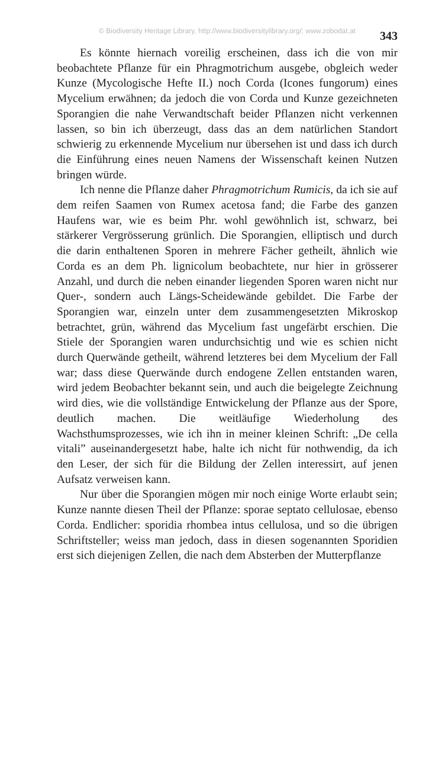© Biodiversity Heritage Library, http://www.biodiversitylibrary.org/; www.zobodat.at
343
Es könnte hiernach voreilig erscheinen, dass ich die von mir beobachtete Pflanze für ein Phragmotrichum ausgebe, obgleich weder Kunze (Mycologische Hefte II.) noch Corda (Icones fungorum) eines Mycelium erwähnen; da jedoch die von Corda und Kunze gezeichneten Sporangien die nahe Verwandtschaft beider Pflanzen nicht verkennen lassen, so bin ich überzeugt, dass das an dem natürlichen Standort schwierig zu erkennende Mycelium nur übersehen ist und dass ich durch die Einführung eines neuen Namens der Wissenschaft keinen Nutzen bringen würde.
Ich nenne die Pflanze daher Phragmotrichum Rumicis, da ich sie auf dem reifen Saamen von Rumex acetosa fand; die Farbe des ganzen Haufens war, wie es beim Phr. wohl gewöhnlich ist, schwarz, bei stärkerer Vergrösserung grünlich. Die Sporangien, elliptisch und durch die darin enthaltenen Sporen in mehrere Fächer getheilt, ähnlich wie Corda es an dem Ph. lignicolum beobachtete, nur hier in grösserer Anzahl, und durch die neben einander liegenden Sporen waren nicht nur Quer-, sondern auch Längs-Scheidewände gebildet. Die Farbe der Sporangien war, einzeln unter dem zusammengesetzten Mikroskop betrachtet, grün, während das Mycelium fast ungefärbt erschien. Die Stiele der Sporangien waren undurchsichtig und wie es schien nicht durch Querwände getheilt, während letzteres bei dem Mycelium der Fall war; dass diese Querwände durch endogene Zellen entstanden waren, wird jedem Beobachter bekannt sein, und auch die beigelegte Zeichnung wird dies, wie die vollständige Entwickelung der Pflanze aus der Spore, deutlich machen. Die weitläufige Wiederholung des Wachsthumsprozesses, wie ich ihn in meiner kleinen Schrift: „De cella vitali” auseinandergesetzt habe, halte ich nicht für nothwendig, da ich den Leser, der sich für die Bildung der Zellen interessirt, auf jenen Aufsatz verweisen kann.
Nur über die Sporangien mögen mir noch einige Worte erlaubt sein; Kunze nannte diesen Theil der Pflanze: sporae septato cellulosae, ebenso Corda. Endlicher: sporidia rhombea intus cellulosa, und so die übrigen Schriftsteller; weiss man jedoch, dass in diesen sogenannten Sporidien erst sich diejenigen Zellen, die nach dem Absterben der Mutterpflanze